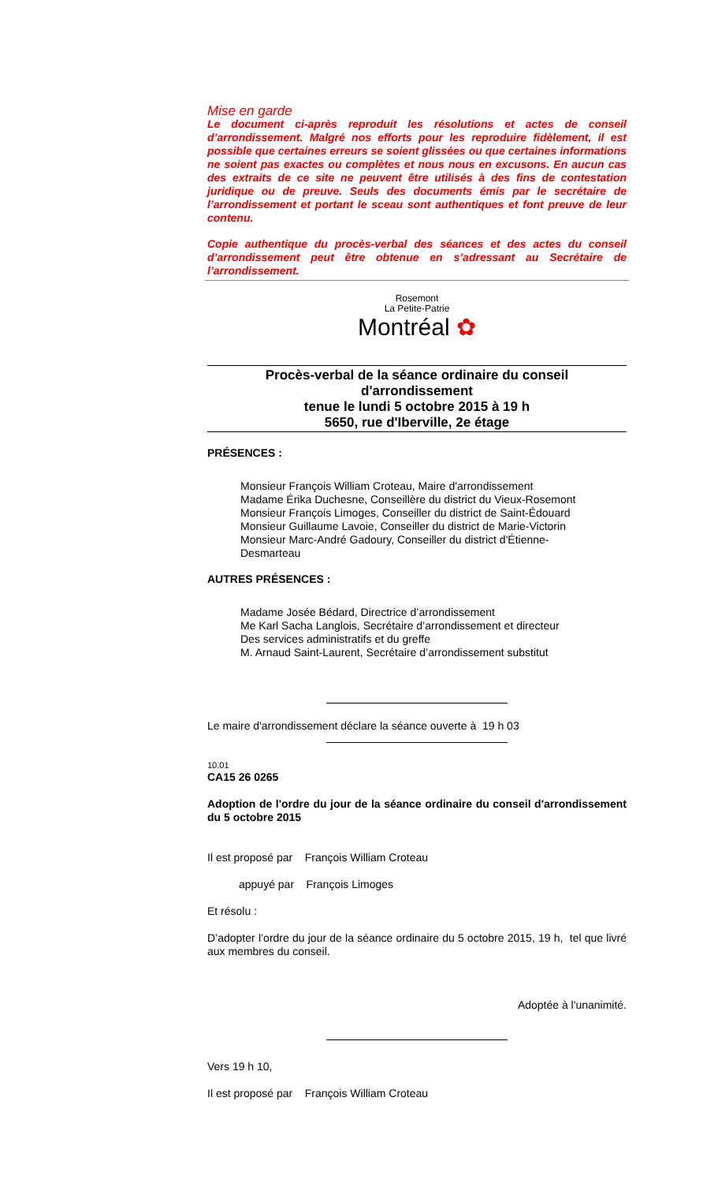Mise en garde
Le document ci-après reproduit les résolutions et actes de conseil d’arrondissement. Malgré nos efforts pour les reproduire fidèlement, il est possible que certaines erreurs se soient glissées ou que certaines informations ne soient pas exactes ou complètes et nous nous en excusons. En aucun cas des extraits de ce site ne peuvent être utilisés à des fins de contestation juridique ou de preuve. Seuls des documents émis par le secrétaire de l’arrondissement et portant le sceau sont authentiques et font preuve de leur contenu.
Copie authentique du procès-verbal des séances et des actes du conseil d’arrondissement peut être obtenue en s’adressant au Secrétaire de l’arrondissement.
Rosemont
La Petite-Patrie
Montréal ✿
Procès-verbal de la séance ordinaire du conseil
d'arrondissement
tenue le lundi 5 octobre 2015 à 19 h
5650, rue d'Iberville, 2e étage
PRÉSENCES :
Monsieur François William Croteau, Maire d'arrondissement
Madame Érika Duchesne, Conseillère du district du Vieux-Rosemont
Monsieur François Limoges, Conseiller du district de Saint-Édouard
Monsieur Guillaume Lavoie, Conseiller du district de Marie-Victorin
Monsieur Marc-André Gadoury, Conseiller du district d'Étienne-
Desmarteau
AUTRES PRÉSENCES :
Madame Josée Bédard, Directrice d’arrondissement
Me Karl Sacha Langlois, Secrétaire d’arrondissement et directeur
Des services administratifs et du greffe
M. Arnaud Saint-Laurent, Secrétaire d’arrondissement substitut
Le maire d'arrondissement déclare la séance ouverte à 19 h 03
10.01
CA15 26 0265
Adoption de l'ordre du jour de la séance ordinaire du conseil d'arrondissement du 5 octobre 2015
Il est proposé par François William Croteau
appuyé par François Limoges
Et résolu :
D’adopter l’ordre du jour de la séance ordinaire du 5 octobre 2015, 19 h, tel que livré aux membres du conseil.
Adoptée à l'unanimité.
Vers 19 h 10,
Il est proposé par François William Croteau